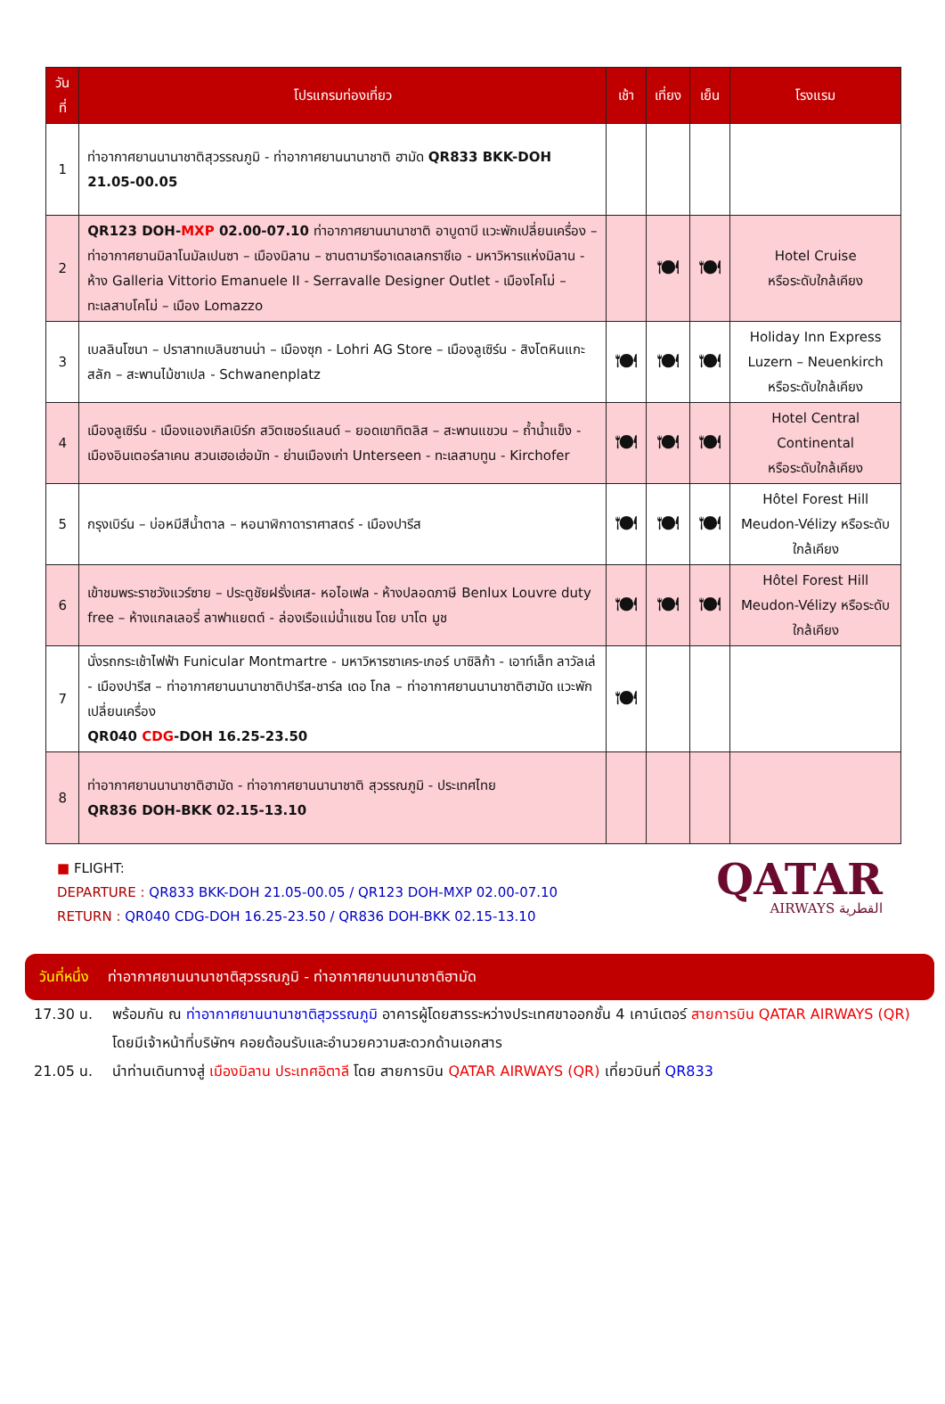| วันที่ | โปรแกรมท่องเที่ยว | เช้า | เที่ยง | เย็น | โรงแรม |
| --- | --- | --- | --- | --- | --- |
| 1 | ท่าอากาศยานนานาชาติสุวรรณภูมิ - ท่าอากาศยานนานาชาติ ฮามัด QR833 BKK-DOH 21.05-00.05 | | | | |
| 2 | QR123 DOH- MXP 02.00-07.10 ท่าอากาศยานนานาชาติ อาบูดาบี แวะพักเปลี่ยนเครื่อง – ท่าอากาศยานมิลาโนมัลเปนซา – เมืองมิลาน – ซานตามารีอาเดลเลกราซีเอ - มหาวิหารแห่งมิลาน - ห้าง Galleria Vittorio Emanuele II - Serravalle Designer Outlet - เมืองโคโม่ – ทะเลสาบโคโม่ – เมือง Lomazzo | | 🍽 | 🍽 | Hotel Cruise หรือระดับใกล้เคียง |
| 3 | เบลลินโซนา – ปราสาทเบลินซานน่า – เมืองซุก - Lohri AG Store – เมืองลูเซิร์น - สิงโตหินแกะสลัก – สะพานไม้ชาเปล - Schwanenplatz | 🍽 | 🍽 | 🍽 | Holiday Inn Express Luzern – Neuenkirch หรือระดับใกล้เคียง |
| 4 | เมืองลูเซิร์น - เมืองแองเกิลเบิร์ก สวิตเซอร์แลนด์ – ยอดเขาทิตลิส – สะพานแขวน – ถ้ำน้ำแข็ง - เมืองอินเตอร์ลาเคน สวนเฮอเฮ่อมัท - ย่านเมืองเก่า Unterseen - ทะเลสาบทูน - Kirchofer | 🍽 | 🍽 | 🍽 | Hotel Central Continental หรือระดับใกล้เคียง |
| 5 | กรุงเบิร์น – บ่อหมีสีน้ำตาล – หอนาฬิกาดาราศาสตร์ - เมืองปารีส | 🍽 | 🍽 | 🍽 | Hôtel Forest Hill Meudon-Vélizy หรือระดับใกล้เคียง |
| 6 | เข้าชมพระราชวังแวร์ซาย – ประตูชัยฝรั่งเศส- หอไอเฟล - ห้างปลอดภาษี Benlux Louvre duty free – ห้างแกลเลอรี่ ลาฟาแยตต์ - ล่องเรือแม่น้ำแซน โดย บาโต มูช | 🍽 | 🍽 | 🍽 | Hôtel Forest Hill Meudon-Vélizy หรือระดับใกล้เคียง |
| 7 | นั่งรถกระเช้าไฟฟ้า Funicular Montmartre - มหาวิหารซาเคร-เกอร์ บาซิลิก้า - เอาท์เล็ท ลาวัลเล่ - เมืองปารีส – ท่าอากาศยานนานาชาติปารีส-ชาร์ล เดอ โกล – ท่าอากาศยานนานาชาติฮามัด แวะพักเปลี่ยนเครื่อง QR040 CDG -DOH 16.25-23.50 | 🍽 | | | |
| 8 | ท่าอากาศยานนานาชาติฮามัด - ท่าอากาศยานนานาชาติ สุวรรณภูมิ - ประเทศไทย QR836 DOH-BKK 02.15-13.10 | | | | |
■ FLIGHT:
DEPARTURE : QR833 BKK-DOH 21.05-00.05 / QR123 DOH-MXP 02.00-07.10
RETURN : QR040 CDG-DOH 16.25-23.50 / QR836 DOH-BKK 02.15-13.10
QATAR
AIRWAYS القطرية
วันที่หนึ่ง ท่าอากาศยานนานาชาติสุวรรณภูมิ - ท่าอากาศยานนานาชาติฮามัด
17.30 น. พร้อมกัน ณ ท่าอากาศยานนานาชาติสุวรรณภูมิ อาคารผู้โดยสารระหว่างประเทศขาออกชั้น 4 เคาน์เตอร์ สายการบิน QATAR AIRWAYS (QR) โดยมีเจ้าหน้าที่บริษัทฯ คอยต้อนรับและอำนวยความสะดวกด้านเอกสาร
21.05 น. นำท่านเดินทางสู่ เมืองมิลาน ประเทศอิตาลี โดย สายการบิน QATAR AIRWAYS (QR) เที่ยวบินที่ QR833